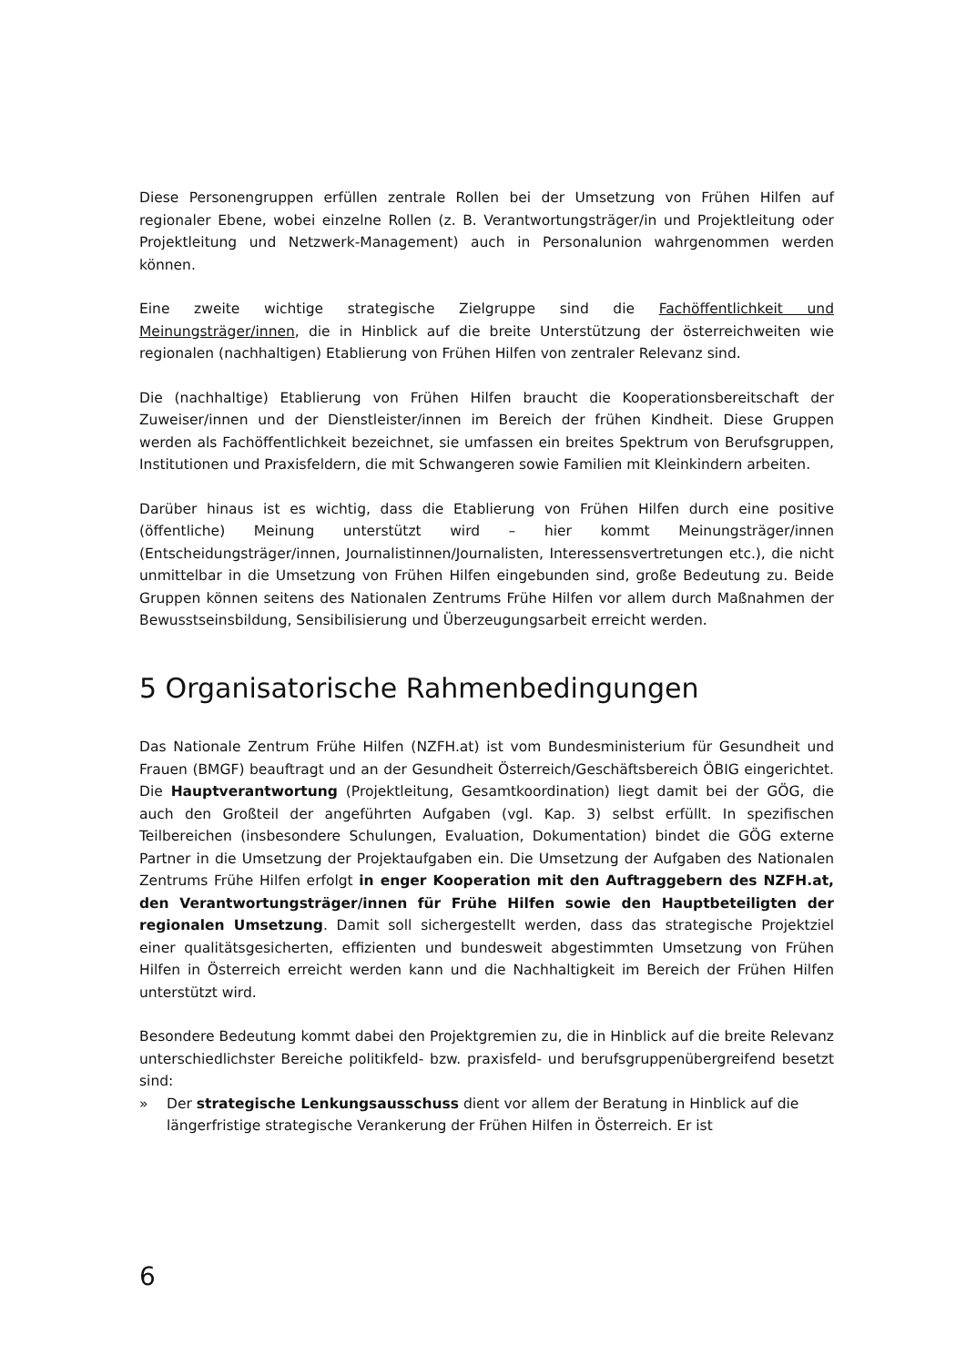Diese Personengruppen erfüllen zentrale Rollen bei der Umsetzung von Frühen Hilfen auf regionaler Ebene, wobei einzelne Rollen (z. B. Verantwortungsträger/in und Projektleitung oder Projektleitung und Netzwerk-Management) auch in Personalunion wahrgenommen werden können.
Eine zweite wichtige strategische Zielgruppe sind die Fachöffentlichkeit und Meinungsträger/innen, die in Hinblick auf die breite Unterstützung der österreichweiten wie regionalen (nachhaltigen) Etablierung von Frühen Hilfen von zentraler Relevanz sind.
Die (nachhaltige) Etablierung von Frühen Hilfen braucht die Kooperationsbereitschaft der Zuweiser/innen und der Dienstleister/innen im Bereich der frühen Kindheit. Diese Gruppen werden als Fachöffentlichkeit bezeichnet, sie umfassen ein breites Spektrum von Berufsgruppen, Institutionen und Praxisfeldern, die mit Schwangeren sowie Familien mit Kleinkindern arbeiten.
Darüber hinaus ist es wichtig, dass die Etablierung von Frühen Hilfen durch eine positive (öffentliche) Meinung unterstützt wird – hier kommt Meinungsträger/innen (Entscheidungsträger/innen, Journalistinnen/Journalisten, Interessensvertretungen etc.), die nicht unmittelbar in die Umsetzung von Frühen Hilfen eingebunden sind, große Bedeutung zu. Beide Gruppen können seitens des Nationalen Zentrums Frühe Hilfen vor allem durch Maßnahmen der Bewusstseinsbildung, Sensibilisierung und Überzeugungsarbeit erreicht werden.
5 Organisatorische Rahmenbedingungen
Das Nationale Zentrum Frühe Hilfen (NZFH.at) ist vom Bundesministerium für Gesundheit und Frauen (BMGF) beauftragt und an der Gesundheit Österreich/Geschäftsbereich ÖBIG eingerichtet. Die Hauptverantwortung (Projektleitung, Gesamtkoordination) liegt damit bei der GÖG, die auch den Großteil der angeführten Aufgaben (vgl. Kap. 3) selbst erfüllt. In spezifischen Teilbereichen (insbesondere Schulungen, Evaluation, Dokumentation) bindet die GÖG externe Partner in die Umsetzung der Projektaufgaben ein. Die Umsetzung der Aufgaben des Nationalen Zentrums Frühe Hilfen erfolgt in enger Kooperation mit den Auftraggebern des NZFH.at, den Verantwortungsträger/innen für Frühe Hilfen sowie den Hauptbeteiligten der regionalen Umsetzung. Damit soll sichergestellt werden, dass das strategische Projektziel einer qualitätsgesicherten, effizienten und bundesweit abgestimmten Umsetzung von Frühen Hilfen in Österreich erreicht werden kann und die Nachhaltigkeit im Bereich der Frühen Hilfen unterstützt wird.
Besondere Bedeutung kommt dabei den Projektgremien zu, die in Hinblick auf die breite Relevanz unterschiedlichster Bereiche politikfeld- bzw. praxisfeld- und berufsgruppenübergreifend besetzt sind:
» Der strategische Lenkungsausschuss dient vor allem der Beratung in Hinblick auf die längerfristige strategische Verankerung der Frühen Hilfen in Österreich. Er ist
6